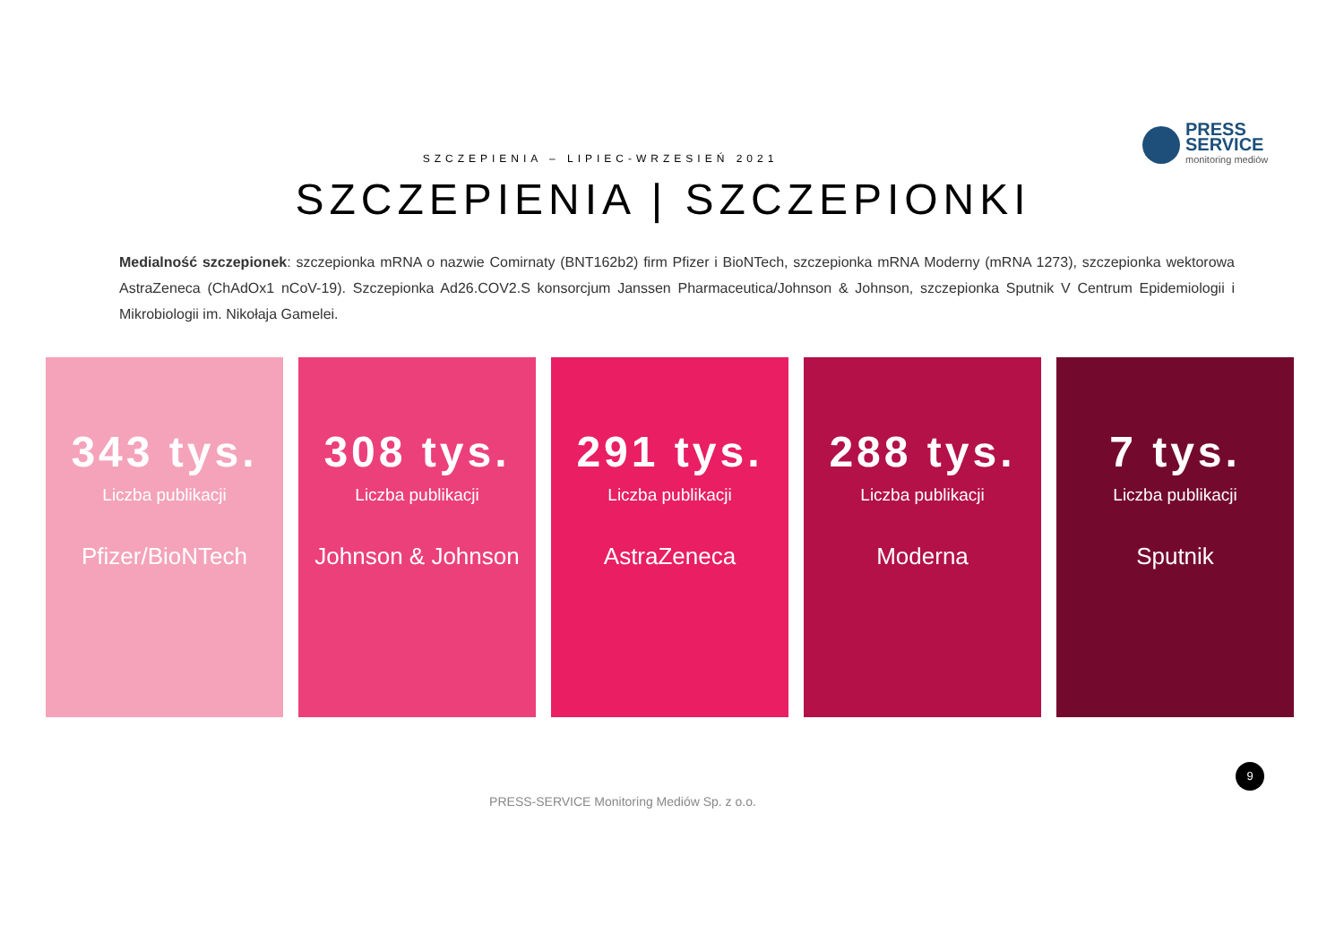PRESS
SERVICE
monitoring mediów
SZCZEPIENIA – LIPIEC-WRZESIEŃ 2021
SZCZEPIENIA | SZCZEPIONKI
Medialność szczepionek: szczepionka mRNA o nazwie Comirnaty (BNT162b2) firm Pfizer i BioNTech, szczepionka mRNA Moderny (mRNA 1273), szczepionka wektorowa AstraZeneca (ChAdOx1 nCoV-19). Szczepionka Ad26.COV2.S konsorcjum Janssen Pharmaceutica/Johnson & Johnson, szczepionka Sputnik V Centrum Epidemiologii i Mikrobiologii im. Nikołaja Gamelei.
343 tys.
Liczba publikacji
Pfizer/BioNTech
308 tys.
Liczba publikacji
Johnson & Johnson
291 tys.
Liczba publikacji
AstraZeneca
288 tys.
Liczba publikacji
Moderna
7 tys.
Liczba publikacji
Sputnik
9
PRESS-SERVICE Monitoring Mediów Sp. z o.o.